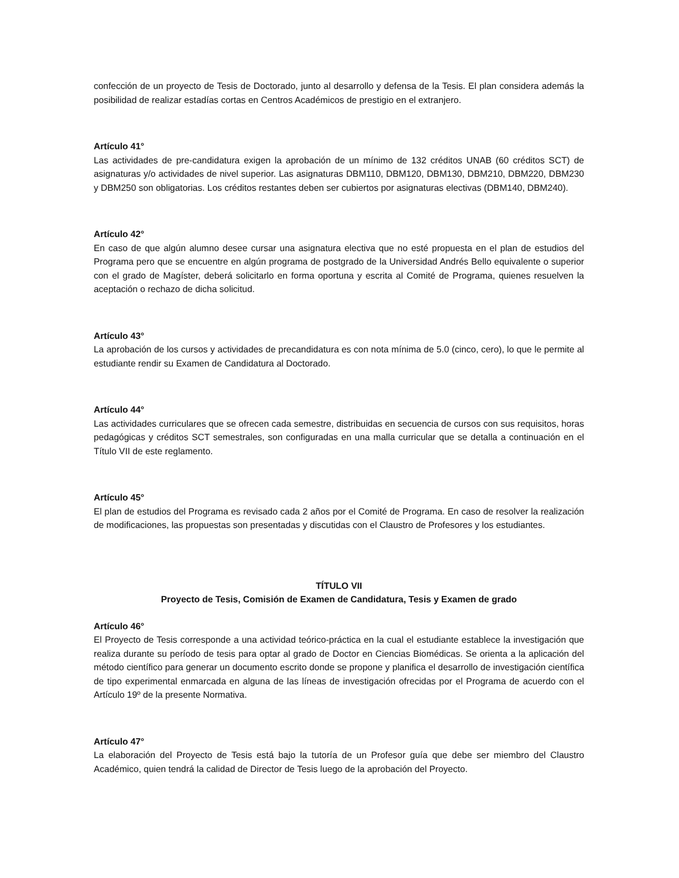confección de un proyecto de Tesis de Doctorado, junto al desarrollo y defensa de la Tesis. El plan considera además la posibilidad de realizar estadías cortas en Centros Académicos de prestigio en el extranjero.
Artículo 41°
Las actividades de pre-candidatura exigen la aprobación de un mínimo de 132 créditos UNAB (60 créditos SCT) de asignaturas y/o actividades de nivel superior. Las asignaturas DBM110, DBM120, DBM130, DBM210, DBM220, DBM230 y DBM250 son obligatorias. Los créditos restantes deben ser cubiertos por asignaturas electivas (DBM140, DBM240).
Artículo 42°
En caso de que algún alumno desee cursar una asignatura electiva que no esté propuesta en el plan de estudios del Programa pero que se encuentre en algún programa de postgrado de la Universidad Andrés Bello equivalente o superior con el grado de Magíster, deberá solicitarlo en forma oportuna y escrita al Comité de Programa, quienes resuelven la aceptación o rechazo de dicha solicitud.
Artículo 43°
La aprobación de los cursos y actividades de precandidatura es con nota mínima de 5.0 (cinco, cero), lo que le permite al estudiante rendir su Examen de Candidatura al Doctorado.
Artículo 44°
Las actividades curriculares que se ofrecen cada semestre, distribuidas en secuencia de cursos con sus requisitos, horas pedagógicas y créditos SCT semestrales, son configuradas en una malla curricular que se detalla a continuación en el Título VII de este reglamento.
Artículo 45°
El plan de estudios del Programa es revisado cada 2 años por el Comité de Programa. En caso de resolver la realización de modificaciones, las propuestas son presentadas y discutidas con el Claustro de Profesores y los estudiantes.
TÍTULO VII
Proyecto de Tesis, Comisión de Examen de Candidatura, Tesis y Examen de grado
Artículo 46°
El Proyecto de Tesis corresponde a una actividad teórico-práctica en la cual el estudiante establece la investigación que realiza durante su período de tesis para optar al grado de Doctor en Ciencias Biomédicas. Se orienta a la aplicación del método científico para generar un documento escrito donde se propone y planifica el desarrollo de investigación científica de tipo experimental enmarcada en alguna de las líneas de investigación ofrecidas por el Programa de acuerdo con el Artículo 19º de la presente Normativa.
Artículo 47°
La elaboración del Proyecto de Tesis está bajo la tutoría de un Profesor guía que debe ser miembro del Claustro Académico, quien tendrá la calidad de Director de Tesis luego de la aprobación del Proyecto.